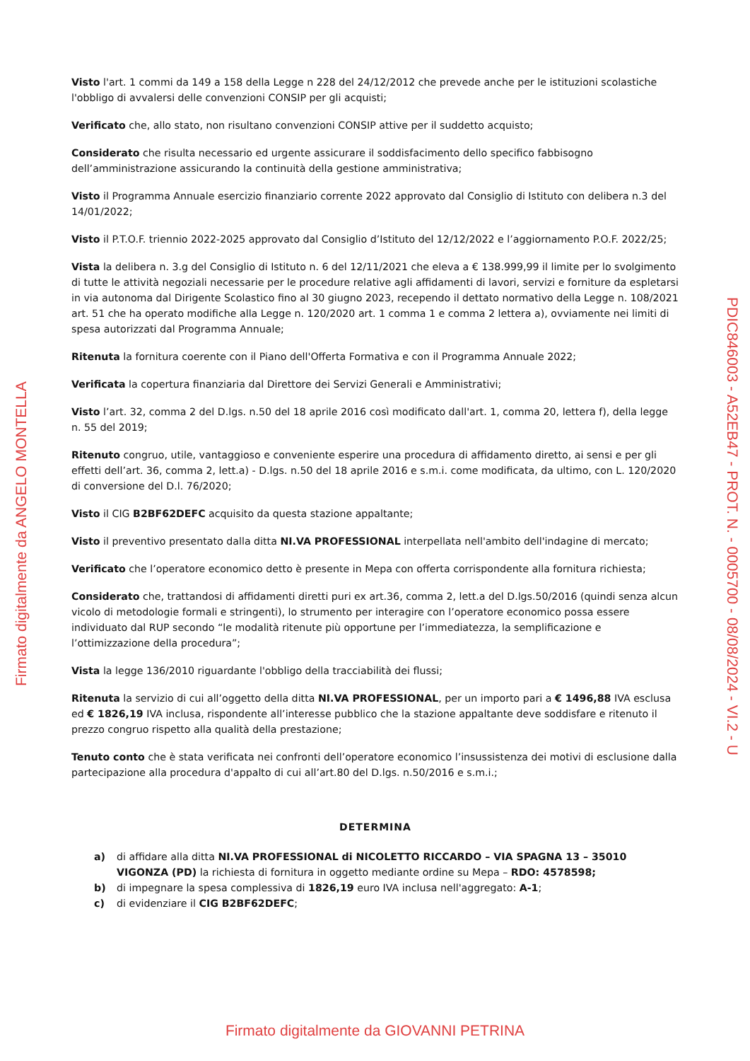Visto l'art. 1 commi da 149 a 158 della Legge n 228 del 24/12/2012 che prevede anche per le istituzioni scolastiche l'obbligo di avvalersi delle convenzioni CONSIP per gli acquisti;
Verificato che, allo stato, non risultano convenzioni CONSIP attive per il suddetto acquisto;
Considerato che risulta necessario ed urgente assicurare il soddisfacimento dello specifico fabbisogno dell’amministrazione assicurando la continuità della gestione amministrativa;
Visto il Programma Annuale esercizio finanziario corrente 2022 approvato dal Consiglio di Istituto con delibera n.3 del 14/01/2022;
Visto il P.T.O.F. triennio 2022-2025 approvato dal Consiglio d’Istituto del 12/12/2022 e l’aggiornamento P.O.F. 2022/25;
Vista la delibera n. 3.g del Consiglio di Istituto n. 6 del 12/11/2021 che eleva a € 138.999,99 il limite per lo svolgimento di tutte le attività negoziali necessarie per le procedure relative agli affidamenti di lavori, servizi e forniture da espletarsi in via autonoma dal Dirigente Scolastico fino al 30 giugno 2023, recependo il dettato normativo della Legge n. 108/2021 art. 51 che ha operato modifiche alla Legge n. 120/2020 art. 1 comma 1 e comma 2 lettera a), ovviamente nei limiti di spesa autorizzati dal Programma Annuale;
Ritenuta la fornitura coerente con il Piano dell'Offerta Formativa e con il Programma Annuale 2022;
Verificata la copertura finanziaria dal Direttore dei Servizi Generali e Amministrativi;
Visto l’art. 32, comma 2 del D.lgs. n.50 del 18 aprile 2016 così modificato dall'art. 1, comma 20, lettera f), della legge n. 55 del 2019;
Ritenuto congruo, utile, vantaggioso e conveniente esperire una procedura di affidamento diretto, ai sensi e per gli effetti dell’art. 36, comma 2, lett.a) - D.lgs. n.50 del 18 aprile 2016 e s.m.i. come modificata, da ultimo, con L. 120/2020 di conversione del D.l. 76/2020;
Visto il CIG B2BF62DEFC acquisito da questa stazione appaltante;
Visto il preventivo presentato dalla ditta NI.VA PROFESSIONAL interpellata nell'ambito dell'indagine di mercato;
Verificato che l’operatore economico detto è presente in Mepa con offerta corrispondente alla fornitura richiesta;
Considerato che, trattandosi di affidamenti diretti puri ex art.36, comma 2, lett.a del D.lgs.50/2016 (quindi senza alcun vicolo di metodologie formali e stringenti), lo strumento per interagire con l’operatore economico possa essere individuato dal RUP secondo “le modalità ritenute più opportune per l’immediatezza, la semplificazione e l’ottimizzazione della procedura”;
Vista la legge 136/2010 riguardante l'obbligo della tracciabilità dei flussi;
Ritenuta la servizio di cui all’oggetto della ditta NI.VA PROFESSIONAL, per un importo pari a € 1496,88 IVA esclusa ed € 1826,19 IVA inclusa, rispondente all’interesse pubblico che la stazione appaltante deve soddisfare e ritenuto il prezzo congruo rispetto alla qualità della prestazione;
Tenuto conto che è stata verificata nei confronti dell’operatore economico l’insussistenza dei motivi di esclusione dalla partecipazione alla procedura d'appalto di cui all’art.80 del D.lgs. n.50/2016 e s.m.i.;
DETERMINA
a) di affidare alla ditta NI.VA PROFESSIONAL di NICOLETTO RICCARDO – VIA SPAGNA 13 – 35010 VIGONZA (PD) la richiesta di fornitura in oggetto mediante ordine su Mepa – RDO: 4578598;
b) di impegnare la spesa complessiva di 1826,19 euro IVA inclusa nell'aggregato: A-1;
c) di evidenziare il CIG B2BF62DEFC;
Firmato digitalmente da ANGELO MONTELLA
PDIC846003 - A52EB47 - PROT. N. - 0005700 - 08/08/2024 - VI.2 - U
Firmato digitalmente da GIOVANNI PETRINA